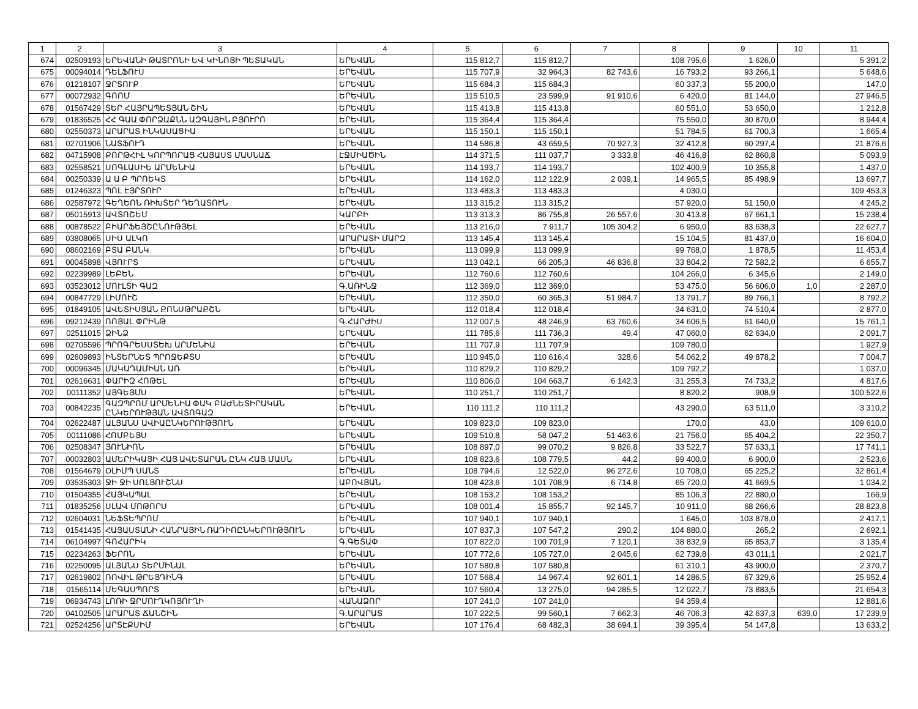| 1 | 2 | 3 | 4 | 5 | 6 | 7 | 8 | 9 | 10 | 11 |
| --- | --- | --- | --- | --- | --- | --- | --- | --- | --- | --- |
| 674 | 02509193 | ԵՐԵՎԱՆԻ ԹԱՏՐՈՆԻ ԵՎ ԿԻՆՈՅԻ ՊԵՏԱԿԱՆ | ԵՐԵՎԱՆ | 115 812,7 | 115 812,7 | | 108 795,6 | 1 626,0 | | 5 391,2 |
| 675 | 00094014 | ԴԵԼՖՈՒՍ | ԵՐԵՎԱՆ | 115 707,9 | 32 964,3 | 82 743,6 | 16 793,2 | 93 266,1 | | 5 648,6 |
| 676 | 01218107 | ՋՐՏՈՒՔ | ԵՐԵՎԱՆ | 115 684,3 | 115 684,3 | | 60 337,3 | 55 200,0 | | 147,0 |
| 677 | 00072932 | ԳՈՈՄ | ԵՐԵՎԱՆ | 115 510,5 | 23 599,9 | 91 910,6 | 6 420,0 | 81 144,0 | | 27 946,5 |
| 678 | 01567429 | ՏԵՐ ՀԱՅՐԱՊԵՏՅԱՆ ՇԻՆ | ԵՐԵՎԱՆ | 115 413,8 | 115 413,8 | | 60 551,0 | 53 650,0 | | 1 212,8 |
| 679 | 01836525 | ՀՀ ԳԱԱ ՓՈՐՁԱՔՆՆ ԱԶԳԱՅԻՆ ԲՅՈՒՐՈ | ԵՐԵՎԱՆ | 115 364,4 | 115 364,4 | | 75 550,0 | 30 870,0 | | 8 944,4 |
| 680 | 02550373 | ԱՐԱՐԱՏ ԻՆԿԱՍԱՑԻԱ | ԵՐԵՎԱՆ | 115 150,1 | 115 150,1 | | 51 784,5 | 61 700,3 | | 1 665,4 |
| 681 | 02701906 | ՆԱՏՖՈՒԴ | ԵՐԵՎԱՆ | 114 586,8 | 43 659,5 | 70 927,3 | 32 412,8 | 60 297,4 | | 21 876,6 |
| 682 | 04715908 | ՔՈՐԹՀԻԼ ԿՈՐՊՈՐԱՑ ՀԱՅԱՍՏ ՄԱՍՆԱՃ | ԷՋՄԻԱԾԻՆ | 114 371,5 | 111 037,7 | 3 333,8 | 46 416,8 | 62 860,8 | | 5 093,9 |
| 683 | 02558521 | ՍՈԳԼԱՍԻԵ ԱՐՄԵՆԻԱ | ԵՐԵՎԱՆ | 114 193,7 | 114 193,7 | | 102 400,9 | 10 355,8 | | 1 437,0 |
| 684 | 00250339 | Ա Ա Բ ՊՐՈԵԿՏ | ԵՐԵՎԱՆ | 114 162,0 | 112 122,9 | 2 039,1 | 14 965,5 | 85 498,9 | | 13 697,7 |
| 685 | 01246323 | ՊՈԼ ԷՅՐՏՈՒՐ | ԵՐԵՎԱՆ | 113 483,3 | 113 483,3 | | 4 030,0 | | | 109 453,3 |
| 686 | 02587972 | ԳԵՂԵՈՆ ՌԻԽՏԵՐ ԴԵՂԱՏՈՒՆ | ԵՐԵՎԱՆ | 113 315,2 | 113 315,2 | | 57 920,0 | 51 150,0 | | 4 245,2 |
| 687 | 05015913 | ԱՎՏՈՇԵՄ | ԿԱՐԲԻ | 113 313,3 | 86 755,8 | 26 557,6 | 30 413,8 | 67 661,1 | | 15 238,4 |
| 688 | 00878522 | ԲԻԱՐՖԵՅՇԸՆՈՒԹՅԵԼ | ԵՐԵՎԱՆ | 113 216,0 | 7 911,7 | 105 304,2 | 6 950,0 | 83 638,3 | | 22 627,7 |
| 689 | 03808065 | ՍԻՍ ԱԼԿՈ | ԱՐԱՐԱՏԻ ՄԱՐԶ | 113 145,4 | 113 145,4 | | 15 104,5 | 81 437,0 | | 16 604,0 |
| 690 | 08602169 | ԲՏԱ ԲԱՆԿ | ԵՐԵՎԱՆ | 113 099,9 | 113 099,9 | | 99 768,0 | 1 878,5 | | 11 453,4 |
| 691 | 00045898 | ՎՅՈՒՐՏ | ԵՐԵՎԱՆ | 113 042,1 | 66 205,3 | 46 836,8 | 33 804,2 | 72 582,2 | | 6 655,7 |
| 692 | 02239989 | ԼԵԲԵՆ | ԵՐԵՎԱՆ | 112 760,6 | 112 760,6 | | 104 266,0 | 6 345,6 | | 2 149,0 |
| 693 | 03523012 | ՄՈՒԼՏԻ ԳԱԶ | Գ.ԱՌԻՆՋ | 112 369,0 | 112 369,0 | | 53 475,0 | 56 606,0 | 1,0 | 2 287,0 |
| 694 | 00847729 | ԼԻՄՈՒՇ | ԵՐԵՎԱՆ | 112 350,0 | 60 365,3 | 51 984,7 | 13 791,7 | 89 766,1 | | 8 792,2 |
| 695 | 01849105 | ԱՎԵՏԻՍՅԱՆ ՔՈՆՍԹՐԱՔՇՆ | ԵՐԵՎԱՆ | 112 018,4 | 112 018,4 | | 34 631,0 | 74 510,4 | | 2 877,0 |
| 696 | 09212439 | ՌՈՅԱԼ ՓՐԻՆԹ | Գ.ՀԱՐԺԻՍ | 112 007,5 | 48 246,9 | 63 760,6 | 34 606,5 | 61 640,0 | | 15 761,1 |
| 697 | 02511015 | ՁԻՆՁ | ԵՐԵՎԱՆ | 111 785,6 | 111 736,3 | 49,4 | 47 060,0 | 62 634,0 | | 2 091,7 |
| 698 | 02705596 | ՊՐՈԳՐԵՍՍՏԵԽ ԱՐՄԵՆԻԱ | ԵՐԵՎԱՆ | 111 707,9 | 111 707,9 | | 109 780,0 | | | 1 927,9 |
| 699 | 02609893 | ԻՆՏԵՐՆԵՏ ՊՐՈՋԵՔՏՍ | ԵՐԵՎԱՆ | 110 945,0 | 110 616,4 | 328,6 | 54 062,2 | 49 878,2 | | 7 004,7 |
| 700 | 00096345 | ՄԱԿԱԴԱՄԻԱՆ ԱՌ | ԵՐԵՎԱՆ | 110 829,2 | 110 829,2 | | 109 792,2 | | | 1 037,0 |
| 701 | 02616631 | ՓԱՐԻԶ ՀՈԹԵԼ | ԵՐԵՎԱՆ | 110 806,0 | 104 663,7 | 6 142,3 | 31 255,3 | 74 733,2 | | 4 817,6 |
| 702 | 00111352 | ԱՅԳԵՅՄՍ | ԵՐԵՎԱՆ | 110 251,7 | 110 251,7 | | 8 820,2 | 908,9 | | 100 522,6 |
| 703 | 00842235 | ԳԱԶՊՐՈՄ ԱՐՄԵՆԻԱ ՓԱԿ ԲԱԺՆԵՏԻՐԱԿԱՆ ԸՆԿԵՐՈՒԹՅԱՆ ԱՎՏՈԳԱԶ | ԵՐԵՎԱՆ | 110 111,2 | 110 111,2 | | 43 290,0 | 63 511,0 | | 3 310,2 |
| 704 | 02622487 | ԱԼՅԱՆՍ ԱՎԻԱԸՆԿԵՐՈՒԹՅՈՒՆ | ԵՐԵՎԱՆ | 109 823,0 | 109 823,0 | | 170,0 | 43,0 | | 109 610,0 |
| 705 | 00111086 | ՀՈՄԲԵՅՍ | ԵՐԵՎԱՆ | 109 510,8 | 58 047,2 | 51 463,6 | 21 756,0 | 65 404,2 | | 22 350,7 |
| 706 | 02508347 | ՅՈՒՆԻՈՆ | ԵՐԵՎԱՆ | 108 897,0 | 99 070,2 | 9 826,8 | 33 522,7 | 57 633,1 | | 17 741,1 |
| 707 | 00032803 | ԱՄԵՐԻԿԱՅԻ ՀԱՅ ԱՎԵՏԱՐԱՆ ԸՆԿ ՀԱՅ ՄԱՍՆ | ԵՐԵՎԱՆ | 108 823,6 | 108 779,5 | 44,2 | 99 400,0 | 6 900,0 | | 2 523,6 |
| 708 | 01564679 | ՕԼԻՄՊ ՍԱՆՏ | ԵՐԵՎԱՆ | 108 794,6 | 12 522,0 | 96 272,6 | 10 708,0 | 65 225,2 | | 32 861,4 |
| 709 | 03535303 | ՋԻ ՋԻ ՍՈԼՅՈՒՇՆՍ | ԱԲՈՎՅԱՆ | 108 423,6 | 101 708,9 | 6 714,8 | 65 720,0 | 41 669,5 | | 1 034,2 |
| 710 | 01504355 | ՀԱՅԿԱՊԱԼ | ԵՐԵՎԱՆ | 108 153,2 | 108 153,2 | | 85 106,3 | 22 880,0 | | 166,9 |
| 711 | 01835256 | ՍԼԱՎ ՄՈԹՈՐՍ | ԵՐԵՎԱՆ | 108 001,4 | 15 855,7 | 92 145,7 | 10 911,0 | 68 266,6 | | 28 823,8 |
| 712 | 02604031 | ՆԵՖՏԵՊՐՈՄ | ԵՐԵՎԱՆ | 107 940,1 | 107 940,1 | | 1 645,0 | 103 878,0 | | 2 417,1 |
| 713 | 01541435 | ՀԱՅԱՍՏԱՆԻ ՀԱՆՐԱՅԻՆ ՌԱԴԻՈԸՆԿԵՐՈՒԹՅՈՒՆ | ԵՐԵՎԱՆ | 107 837,3 | 107 547,2 | 290,2 | 104 880,0 | 265,2 | | 2 692,1 |
| 714 | 06104997 | ԳՈՀԱՐԻԿ | Գ.ԳԵՏԱՓ | 107 822,0 | 100 701,9 | 7 120,1 | 38 832,9 | 65 853,7 | | 3 135,4 |
| 715 | 02234263 | ՖԵՐՈՆ | ԵՐԵՎԱՆ | 107 772,6 | 105 727,0 | 2 045,6 | 62 739,8 | 43 011,1 | | 2 021,7 |
| 716 | 02250095 | ԱԼՅԱՆՍ ՏԵՐՄԻՆԱԼ | ԵՐԵՎԱՆ | 107 580,8 | 107 580,8 | | 61 310,1 | 43 900,0 | | 2 370,7 |
| 717 | 02619802 | ՌՈՎԻԼ ԹՐԵՅԴԻՆԳ | ԵՐԵՎԱՆ | 107 568,4 | 14 967,4 | 92 601,1 | 14 286,5 | 67 329,6 | | 25 952,4 |
| 718 | 01565114 | ՄԵԳԱՍՊՈՐՏ | ԵՐԵՎԱՆ | 107 560,4 | 13 275,0 | 94 285,5 | 12 022,7 | 73 883,5 | | 21 654,3 |
| 719 | 06934743 | ԼՈՌԻ ՋՐՄՈՒՂԿՈՅՈՒՂԻ | ՎԱՆԱՁՈՐ | 107 241,0 | 107 241,0 | | 94 359,4 | | | 12 881,6 |
| 720 | 04102505 | ԱՐԱՐԱՏ ՃԱՆՇԻՆ | Գ.ԱՐԱՐԱՏ | 107 222,5 | 99 560,1 | 7 662,3 | 46 706,3 | 42 637,3 | 639,0 | 17 239,9 |
| 721 | 02524256 | ԱՐՏԷՔՍԻՄ | ԵՐԵՎԱՆ | 107 176,4 | 68 482,3 | 38 694,1 | 39 395,4 | 54 147,8 | | 13 633,2 |